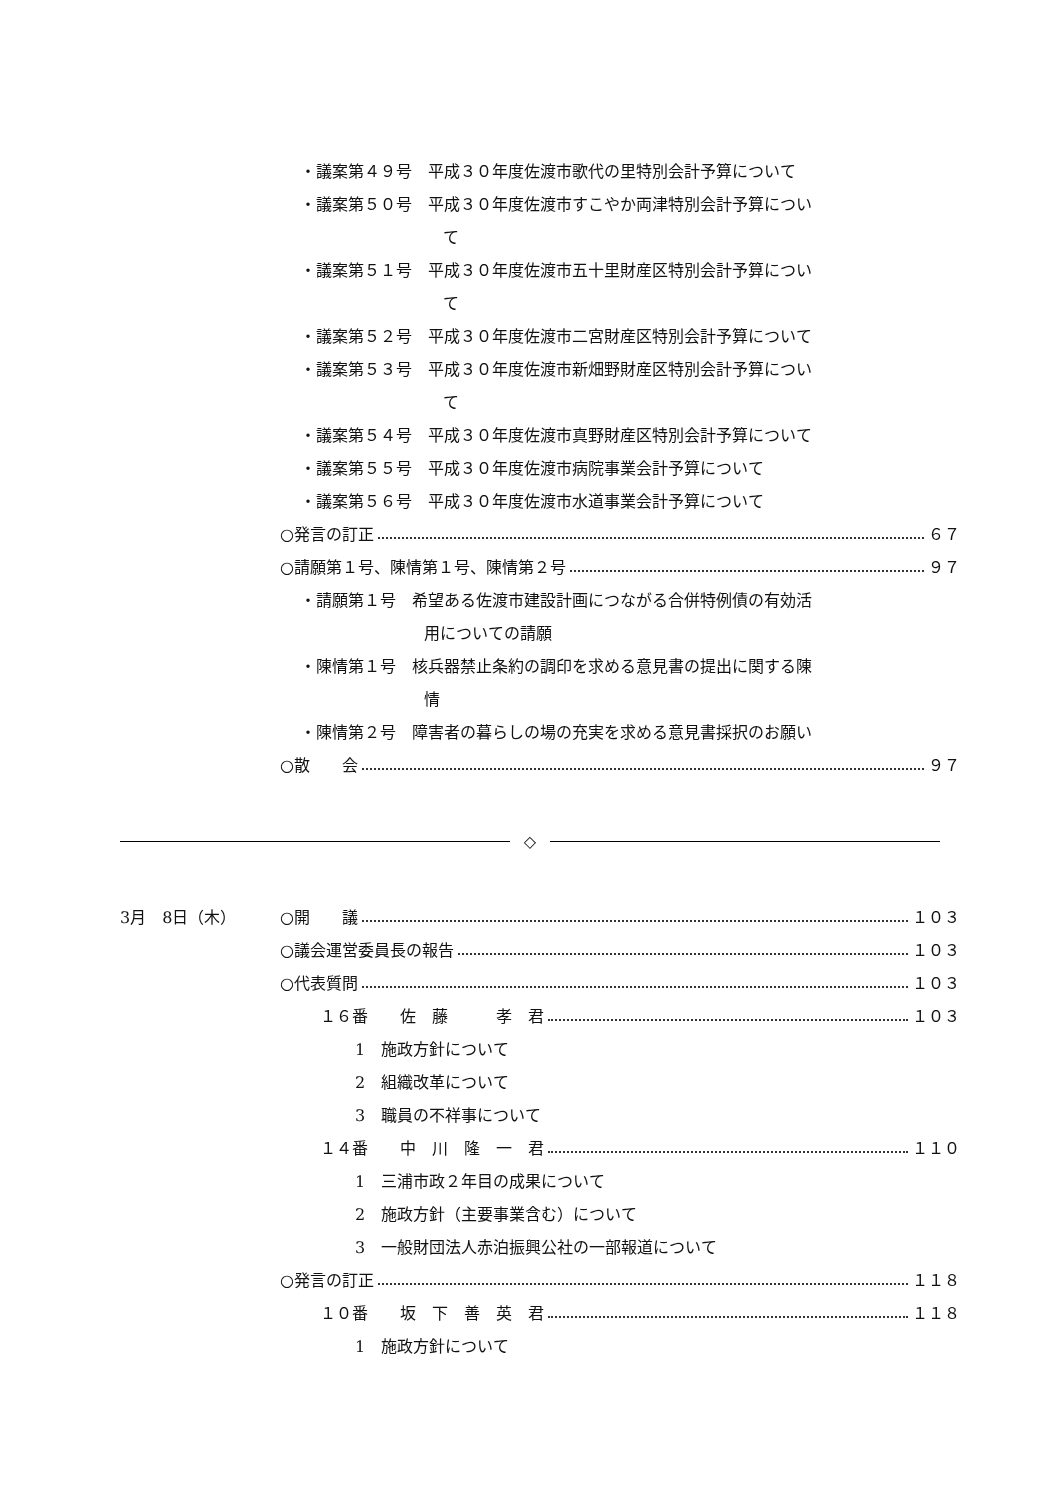・議案第４９号　平成３０年度佐渡市歌代の里特別会計予算について
・議案第５０号　平成３０年度佐渡市すこやか両津特別会計予算につい
て
・議案第５１号　平成３０年度佐渡市五十里財産区特別会計予算につい
て
・議案第５２号　平成３０年度佐渡市二宮財産区特別会計予算について
・議案第５３号　平成３０年度佐渡市新畑野財産区特別会計予算につい
て
・議案第５４号　平成３０年度佐渡市真野財産区特別会計予算について
・議案第５５号　平成３０年度佐渡市病院事業会計予算について
・議案第５６号　平成３０年度佐渡市水道事業会計予算について
○発言の訂正 ６７
○請願第１号、陳情第１号、陳情第２号 ９７
・請願第１号　希望ある佐渡市建設計画につながる合併特例債の有効活
用についての請願
・陳情第１号　核兵器禁止条約の調印を求める意見書の提出に関する陳
情
・陳情第２号　障害者の暮らしの場の充実を求める意見書採択のお願い
○散　　会 ９７
◇
3月　8日（木）
○開　　議 １０３
○議会運営委員長の報告 １０３
○代表質問 １０３
１６番　　佐　藤　　　孝　君 １０３
1　施政方針について
2　組織改革について
3　職員の不祥事について
１４番　　中　川　隆　一　君 １１０
1　三浦市政２年目の成果について
2　施政方針（主要事業含む）について
3　一般財団法人赤泊振興公社の一部報道について
○発言の訂正 １１８
１０番　　坂　下　善　英　君 １１８
1　施政方針について